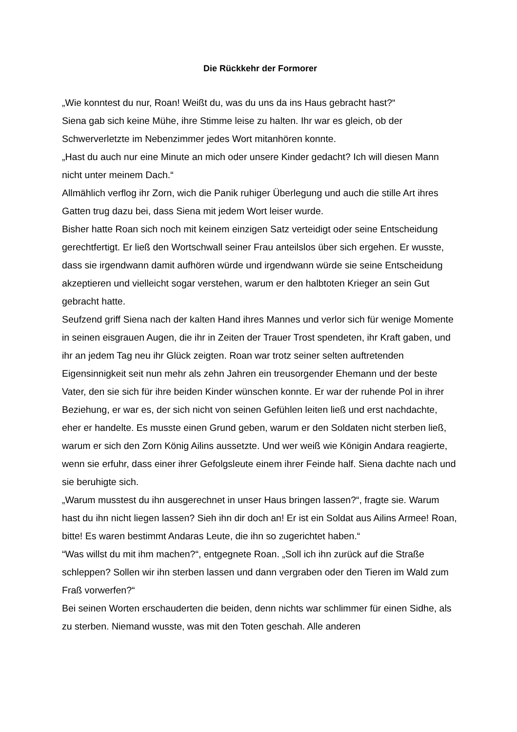Die Rückkehr der Formorer
„Wie konntest du nur, Roan! Weißt du, was du uns da ins Haus gebracht hast?“
Siena gab sich keine Mühe, ihre Stimme leise zu halten. Ihr war es gleich, ob der Schwerverletzte im Nebenzimmer jedes Wort mitanhören konnte.
„Hast du auch nur eine Minute an mich oder unsere Kinder gedacht? Ich will diesen Mann nicht unter meinem Dach.“
Allmählich verflog ihr Zorn, wich die Panik ruhiger Überlegung und auch die stille Art ihres Gatten trug dazu bei, dass Siena mit jedem Wort leiser wurde.
Bisher hatte Roan sich noch mit keinem einzigen Satz verteidigt oder seine Entscheidung gerechtfertigt. Er ließ den Wortschwall seiner Frau anteilslos über sich ergehen. Er wusste, dass sie irgendwann damit aufhören würde und irgendwann würde sie seine Entscheidung akzeptieren und vielleicht sogar verstehen, warum er den halbtoten Krieger an sein Gut gebracht hatte.
Seufzend griff Siena nach der kalten Hand ihres Mannes und verlor sich für wenige Momente in seinen eisgrauen Augen, die ihr in Zeiten der Trauer Trost spendeten, ihr Kraft gaben, und ihr an jedem Tag neu ihr Glück zeigten. Roan war trotz seiner selten auftretenden Eigensinnigkeit seit nun mehr als zehn Jahren ein treusorgender Ehemann und der beste Vater, den sie sich für ihre beiden Kinder wünschen konnte. Er war der ruhende Pol in ihrer Beziehung, er war es, der sich nicht von seinen Gefühlen leiten ließ und erst nachdachte, eher er handelte. Es musste einen Grund geben, warum er den Soldaten nicht sterben ließ, warum er sich den Zorn König Ailins aussetzte. Und wer weiß wie Königin Andara reagierte, wenn sie erfuhr, dass einer ihrer Gefolgsleute einem ihrer Feinde half. Siena dachte nach und sie beruhigte sich.
„Warum musstest du ihn ausgerechnet in unser Haus bringen lassen?“, fragte sie. Warum hast du ihn nicht liegen lassen? Sieh ihn dir doch an! Er ist ein Soldat aus Ailins Armee! Roan, bitte! Es waren bestimmt Andaras Leute, die ihn so zugerichtet haben.“
“Was willst du mit ihm machen?“, entgegnete Roan. „Soll ich ihn zurück auf die Straße schleppen? Sollen wir ihn sterben lassen und dann vergraben oder den Tieren im Wald zum Fraß vorwerfen?“
Bei seinen Worten erschauderten die beiden, denn nichts war schlimmer für einen Sidhe, als zu sterben. Niemand wusste, was mit den Toten geschah. Alle anderen